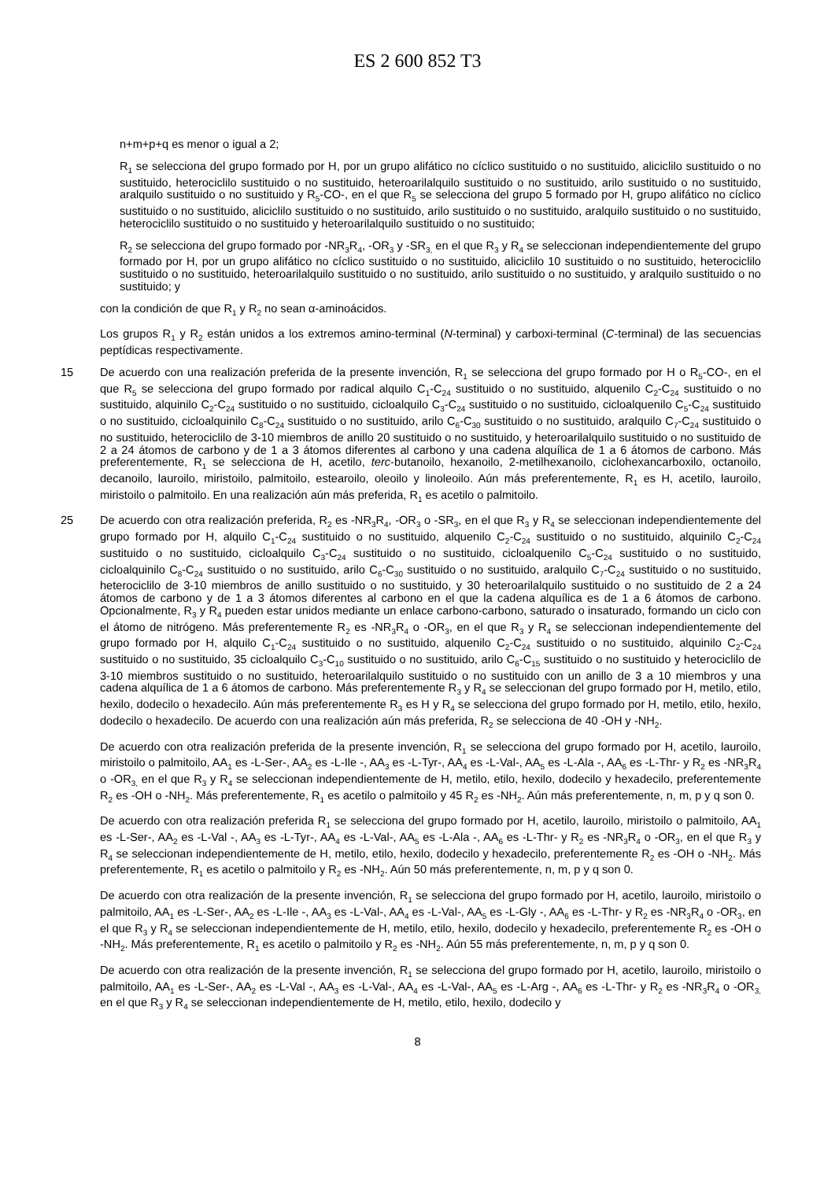ES 2 600 852 T3
n+m+p+q es menor o igual a 2;
R<sub>1</sub> se selecciona del grupo formado por H, por un grupo alifático no cíclico sustituido o no sustituido, aliciclilo sustituido o no sustituido, heterociclilo sustituido o no sustituido, heteroarilalquilo sustituido o no sustituido, arilo sustituido o no sustituido, aralquilo sustituido o no sustituido y R<sub>5</sub>-CO-, en el que R<sub>5</sub> se selecciona del grupo 5 formado por H, grupo alifático no cíclico sustituido o no sustituido, aliciclilo sustituido o no sustituido, arilo sustituido o no sustituido, aralquilo sustituido o no sustituido, heterociclilo sustituido o no sustituido y heteroarilalquilo sustituido o no sustituido;
R<sub>2</sub> se selecciona del grupo formado por -NR<sub>3</sub>R<sub>4</sub>, -OR<sub>3</sub> y -SR<sub>3,</sub> en el que R<sub>3</sub> y R<sub>4</sub> se seleccionan independientemente del grupo formado por H, por un grupo alifático no cíclico sustituido o no sustituido, aliciclilo 10 sustituido o no sustituido, heterociclilo sustituido o no sustituido, heteroarilalquilo sustituido o no sustituido, arilo sustituido o no sustituido, y aralquilo sustituido o no sustituido; y
con la condición de que R<sub>1</sub> y R<sub>2</sub> no sean α-aminoácidos.
Los grupos R<sub>1</sub> y R<sub>2</sub> están unidos a los extremos amino-terminal (N-terminal) y carboxi-terminal (C-terminal) de las secuencias peptídicas respectivamente.
15 De acuerdo con una realización preferida de la presente invención, R<sub>1</sub> se selecciona del grupo formado por H o R<sub>5</sub>-CO-, en el que R<sub>5</sub> se selecciona del grupo formado por radical alquilo C<sub>1</sub>-C<sub>24</sub> sustituido o no sustituido, alquenilo C<sub>2</sub>-C<sub>24</sub> sustituido o no sustituido, alquinilo C<sub>2</sub>-C<sub>24</sub> sustituido o no sustituido, cicloalquilo C<sub>3</sub>-C<sub>24</sub> sustituido o no sustituido, cicloalquenilo C<sub>5</sub>-C<sub>24</sub> sustituido o no sustituido, cicloalquinilo C<sub>8</sub>-C<sub>24</sub> sustituido o no sustituido, arilo C<sub>6</sub>-C<sub>30</sub> sustituido o no sustituido, aralquilo C<sub>7</sub>-C<sub>24</sub> sustituido o no sustituido, heterociclilo de 3-10 miembros de anillo 20 sustituido o no sustituido, y heteroarilalquilo sustituido o no sustituido de 2 a 24 átomos de carbono y de 1 a 3 átomos diferentes al carbono y una cadena alquílica de 1 a 6 átomos de carbono. Más preferentemente, R<sub>1</sub> se selecciona de H, acetilo, terc-butanoilo, hexanoilo, 2-metilhexanoilo, ciclohexancarboxilo, octanoilo, decanoilo, lauroilo, miristoilo, palmitoilo, estearoilo, oleoilo y linoleoilo. Aún más preferentemente, R<sub>1</sub> es H, acetilo, lauroilo, miristoilo o palmitoilo. En una realización aún más preferida, R<sub>1</sub> es acetilo o palmitoilo.
25 De acuerdo con otra realización preferida, R<sub>2</sub> es -NR<sub>3</sub>R<sub>4</sub>, -OR<sub>3</sub> o -SR<sub>3</sub>, en el que R<sub>3</sub> y R<sub>4</sub> se seleccionan independientemente del grupo formado por H, alquilo C<sub>1</sub>-C<sub>24</sub> sustituido o no sustituido, alquenilo C<sub>2</sub>-C<sub>24</sub> sustituido o no sustituido, alquinilo C<sub>2</sub>-C<sub>24</sub> sustituido o no sustituido, cicloalquilo C<sub>3</sub>-C<sub>24</sub> sustituido o no sustituido, cicloalquenilo C<sub>5</sub>-C<sub>24</sub> sustituido o no sustituido, cicloalquinilo C<sub>8</sub>-C<sub>24</sub> sustituido o no sustituido, arilo C<sub>6</sub>-C<sub>30</sub> sustituido o no sustituido, aralquilo C<sub>7</sub>-C<sub>24</sub> sustituido o no sustituido, heterociclilo de 3-10 miembros de anillo sustituido o no sustituido, y 30 heteroarilalquilo sustituido o no sustituido de 2 a 24 átomos de carbono y de 1 a 3 átomos diferentes al carbono en el que la cadena alquílica es de 1 a 6 átomos de carbono. Opcionalmente, R<sub>3</sub> y R<sub>4</sub> pueden estar unidos mediante un enlace carbono-carbono, saturado o insaturado, formando un ciclo con el átomo de nitrógeno. Más preferentemente R<sub>2</sub> es -NR<sub>3</sub>R<sub>4</sub> o -OR<sub>3</sub>, en el que R<sub>3</sub> y R<sub>4</sub> se seleccionan independientemente del grupo formado por H, alquilo C<sub>1</sub>-C<sub>24</sub> sustituido o no sustituido, alquenilo C<sub>2</sub>-C<sub>24</sub> sustituido o no sustituido, alquinilo C<sub>2</sub>-C<sub>24</sub> sustituido o no sustituido, 35 cicloalquilo C<sub>3</sub>-C<sub>10</sub> sustituido o no sustituido, arilo C<sub>6</sub>-C<sub>15</sub> sustituido o no sustituido y heterociclilo de 3-10 miembros sustituido o no sustituido, heteroarilalquilo sustituido o no sustituido con un anillo de 3 a 10 miembros y una cadena alquílica de 1 a 6 átomos de carbono. Más preferentemente R<sub>3</sub> y R<sub>4</sub> se seleccionan del grupo formado por H, metilo, etilo, hexilo, dodecilo o hexadecilo. Aún más preferentemente R<sub>3</sub> es H y R<sub>4</sub> se selecciona del grupo formado por H, metilo, etilo, hexilo, dodecilo o hexadecilo. De acuerdo con una realización aún más preferida, R<sub>2</sub> se selecciona de 40 -OH y -NH<sub>2</sub>.
De acuerdo con otra realización preferida de la presente invención, R<sub>1</sub> se selecciona del grupo formado por H, acetilo, lauroilo, miristoilo o palmitoilo, AA<sub>1</sub> es -L-Ser-, AA<sub>2</sub> es -L-Ile -, AA<sub>3</sub> es -L-Tyr-, AA<sub>4</sub> es -L-Val-, AA<sub>5</sub> es -L-Ala -, AA<sub>6</sub> es -L-Thr- y R<sub>2</sub> es -NR<sub>3</sub>R<sub>4</sub> o -OR<sub>3,</sub> en el que R<sub>3</sub> y R<sub>4</sub> se seleccionan independientemente de H, metilo, etilo, hexilo, dodecilo y hexadecilo, preferentemente R<sub>2</sub> es -OH o -NH<sub>2</sub>. Más preferentemente, R<sub>1</sub> es acetilo o palmitoilo y 45 R<sub>2</sub> es -NH<sub>2</sub>. Aún más preferentemente, n, m, p y q son 0.
De acuerdo con otra realización preferida R<sub>1</sub> se selecciona del grupo formado por H, acetilo, lauroilo, miristoilo o palmitoilo, AA<sub>1</sub> es -L-Ser-, AA<sub>2</sub> es -L-Val -, AA<sub>3</sub> es -L-Tyr-, AA<sub>4</sub> es -L-Val-, AA<sub>5</sub> es -L-Ala -, AA<sub>6</sub> es -L-Thr- y R<sub>2</sub> es -NR<sub>3</sub>R<sub>4</sub> o -OR<sub>3</sub>, en el que R<sub>3</sub> y R<sub>4</sub> se seleccionan independientemente de H, metilo, etilo, hexilo, dodecilo y hexadecilo, preferentemente R<sub>2</sub> es -OH o -NH<sub>2</sub>. Más preferentemente, R<sub>1</sub> es acetilo o palmitoilo y R<sub>2</sub> es -NH<sub>2</sub>. Aún 50 más preferentemente, n, m, p y q son 0.
De acuerdo con otra realización de la presente invención, R<sub>1</sub> se selecciona del grupo formado por H, acetilo, lauroilo, miristoilo o palmitoilo, AA<sub>1</sub> es -L-Ser-, AA<sub>2</sub> es -L-Ile -, AA<sub>3</sub> es -L-Val-, AA<sub>4</sub> es -L-Val-, AA<sub>5</sub> es -L-Gly -, AA<sub>6</sub> es -L-Thr- y R<sub>2</sub> es -NR<sub>3</sub>R<sub>4</sub> o -OR<sub>3</sub>, en el que R<sub>3</sub> y R<sub>4</sub> se seleccionan independientemente de H, metilo, etilo, hexilo, dodecilo y hexadecilo, preferentemente R<sub>2</sub> es -OH o -NH<sub>2</sub>. Más preferentemente, R<sub>1</sub> es acetilo o palmitoilo y R<sub>2</sub> es -NH<sub>2</sub>. Aún 55 más preferentemente, n, m, p y q son 0.
De acuerdo con otra realización de la presente invención, R<sub>1</sub> se selecciona del grupo formado por H, acetilo, lauroilo, miristoilo o palmitoilo, AA<sub>1</sub> es -L-Ser-, AA<sub>2</sub> es -L-Val -, AA<sub>3</sub> es -L-Val-, AA<sub>4</sub> es -L-Val-, AA<sub>5</sub> es -L-Arg -, AA<sub>6</sub> es -L-Thr- y R<sub>2</sub> es -NR<sub>3</sub>R<sub>4</sub> o -OR<sub>3,</sub> en el que R<sub>3</sub> y R<sub>4</sub> se seleccionan independientemente de H, metilo, etilo, hexilo, dodecilo y
8